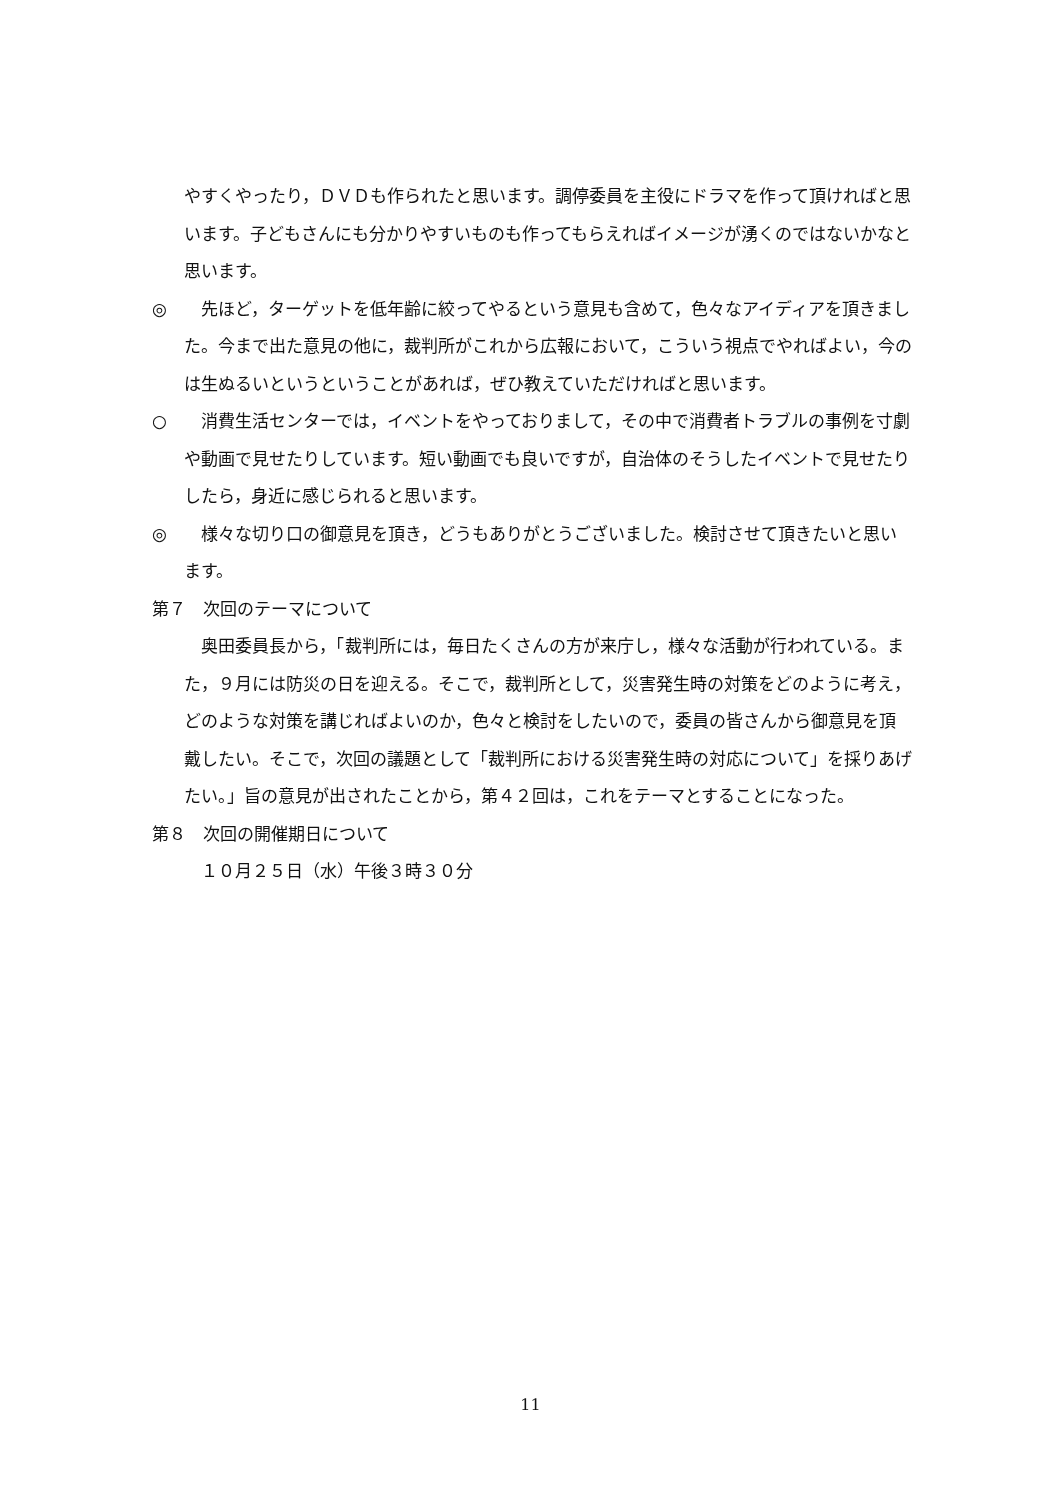やすくやったり，ＤＶＤも作られたと思います。調停委員を主役にドラマを作って頂ければと思います。子どもさんにも分かりやすいものも作ってもらえればイメージが湧くのではないかなと思います。
◎　　先ほど，ターゲットを低年齢に絞ってやるという意見も含めて，色々なアイディアを頂きました。今まで出た意見の他に，裁判所がこれから広報において，こういう視点でやればよい，今のは生ぬるいというということがあれば，ぜひ教えていただければと思います。
○　　消費生活センターでは，イベントをやっておりまして，その中で消費者トラブルの事例を寸劇や動画で見せたりしています。短い動画でも良いですが，自治体のそうしたイベントで見せたりしたら，身近に感じられると思います。
◎　　様々な切り口の御意見を頂き，どうもありがとうございました。検討させて頂きたいと思います。
第７　次回のテーマについて
　奥田委員長から，「裁判所には，毎日たくさんの方が来庁し，様々な活動が行われている。また，９月には防災の日を迎える。そこで，裁判所として，災害発生時の対策をどのように考え，どのような対策を講じればよいのか，色々と検討をしたいので，委員の皆さんから御意見を頂戴したい。そこで，次回の議題として「裁判所における災害発生時の対応について」を採りあげたい。」旨の意見が出されたことから，第４２回は，これをテーマとすることになった。
第８　次回の開催期日について
　１０月２５日（水）午後３時３０分
11